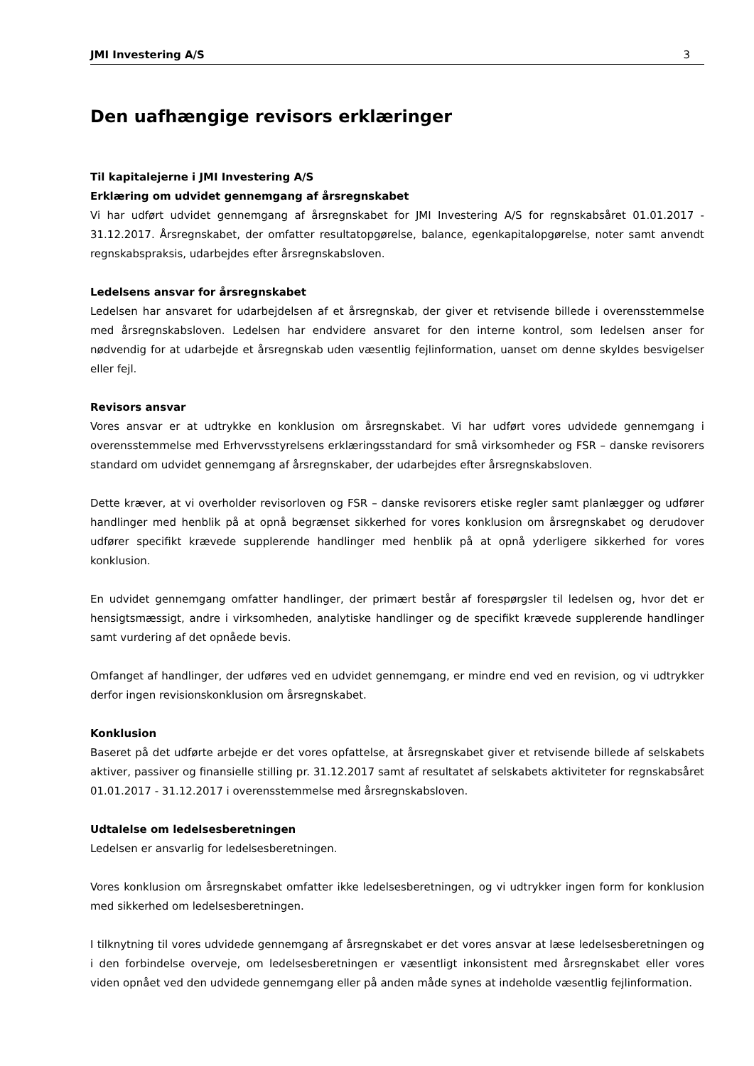JMI Investering A/S 3
Den uafhængige revisors erklæringer
Til kapitalejerne i JMI Investering A/S
Erklæring om udvidet gennemgang af årsregnskabet
Vi har udført udvidet gennemgang af årsregnskabet for JMI Investering A/S for regnskabsåret 01.01.2017 - 31.12.2017. Årsregnskabet, der omfatter resultatopgørelse, balance, egenkapitalopgørelse, noter samt anvendt regnskabspraksis, udarbejdes efter årsregnskabsloven.
Ledelsens ansvar for årsregnskabet
Ledelsen har ansvaret for udarbejdelsen af et årsregnskab, der giver et retvisende billede i overensstemmelse med årsregnskabsloven. Ledelsen har endvidere ansvaret for den interne kontrol, som ledelsen anser for nødvendig for at udarbejde et årsregnskab uden væsentlig fejlinformation, uanset om denne skyldes besvigelser eller fejl.
Revisors ansvar
Vores ansvar er at udtrykke en konklusion om årsregnskabet. Vi har udført vores udvidede gennemgang i overensstemmelse med Erhvervsstyrelsens erklæringsstandard for små virksomheder og FSR – danske revisorers standard om udvidet gennemgang af årsregnskaber, der udarbejdes efter årsregnskabsloven.
Dette kræver, at vi overholder revisorloven og FSR – danske revisorers etiske regler samt planlægger og udfører handlinger med henblik på at opnå begrænset sikkerhed for vores konklusion om årsregnskabet og derudover udfører specifikt krævede supplerende handlinger med henblik på at opnå yderligere sikkerhed for vores konklusion.
En udvidet gennemgang omfatter handlinger, der primært består af forespørgsler til ledelsen og, hvor det er hensigtsmæssigt, andre i virksomheden, analytiske handlinger og de specifikt krævede supplerende handlinger samt vurdering af det opnåede bevis.
Omfanget af handlinger, der udføres ved en udvidet gennemgang, er mindre end ved en revision, og vi udtrykker derfor ingen revisionskonklusion om årsregnskabet.
Konklusion
Baseret på det udførte arbejde er det vores opfattelse, at årsregnskabet giver et retvisende billede af selskabets aktiver, passiver og finansielle stilling pr. 31.12.2017 samt af resultatet af selskabets aktiviteter for regnskabsåret 01.01.2017 - 31.12.2017 i overensstemmelse med årsregnskabsloven.
Udtalelse om ledelsesberetningen
Ledelsen er ansvarlig for ledelsesberetningen.
Vores konklusion om årsregnskabet omfatter ikke ledelsesberetningen, og vi udtrykker ingen form for konklusion med sikkerhed om ledelsesberetningen.
I tilknytning til vores udvidede gennemgang af årsregnskabet er det vores ansvar at læse ledelsesberetningen og i den forbindelse overveje, om ledelsesberetningen er væsentligt inkonsistent med årsregnskabet eller vores viden opnået ved den udvidede gennemgang eller på anden måde synes at indeholde væsentlig fejlinformation.